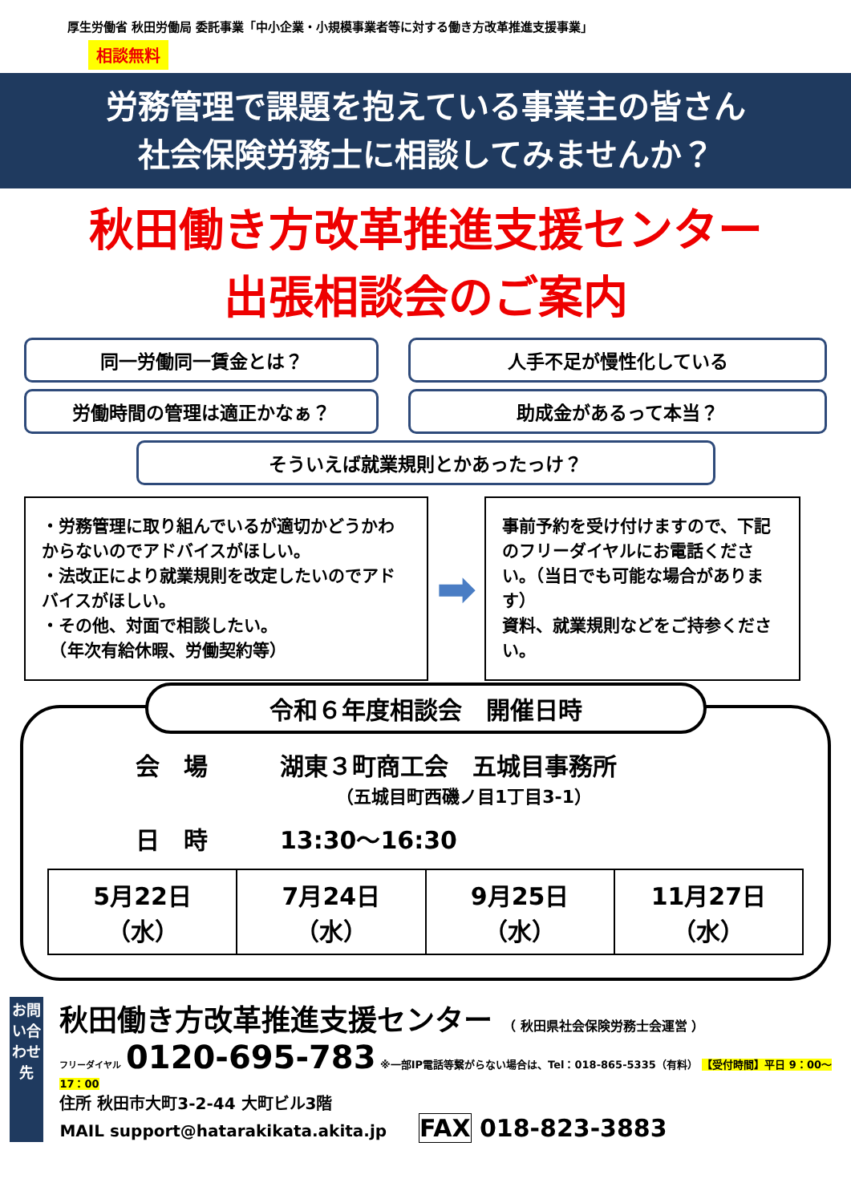厚生労働省 秋田労働局 委託事業「中小企業・小規模事業者等に対する働き方改革推進支援事業」
相談無料
労務管理で課題を抱えている事業主の皆さん
社会保険労務士に相談してみませんか？
秋田働き方改革推進支援センター
出張相談会のご案内
同一労働同一賃金とは？ 人手不足が慢性化している
労働時間の管理は適正かなぁ？ 助成金があるって本当？
そういえば就業規則とかあったっけ？
・労務管理に取り組んでいるが適切かどうかわからないのでアドバイスがほしい。
・法改正により就業規則を改定したいのでアドバイスがほしい。
・その他、対面で相談したい。
　（年次有給休暇、労働契約等）
➡
事前予約を受け付けますので、下記のフリーダイヤルにお電話ください。（当日でも可能な場合があります）
資料、就業規則などをご持参ください。
令和６年度相談会　開催日時
会　場　　　湖東３町商工会　五城目事務所
（五城目町西磯ノ目1丁目3-1）
日　時　　　13:30～16:30
| 5月22日 （水） | 7月24日 （水） | 9月25日 （水） | 11月27日 （水） |
お問い合わせ先
秋田働き方改革推進支援センター （ 秋田県社会保険労務士会運営 ）
フリーダイヤル 0120-695-783 ※一部IP電話等繋がらない場合は、Tel：018-865-5335（有料） 【受付時間】平日 9：00～17：00
住所 秋田市大町3-2-44 大町ビル3階
MAIL support@hatarakikata.akita.jp　　FAX 018-823-3883